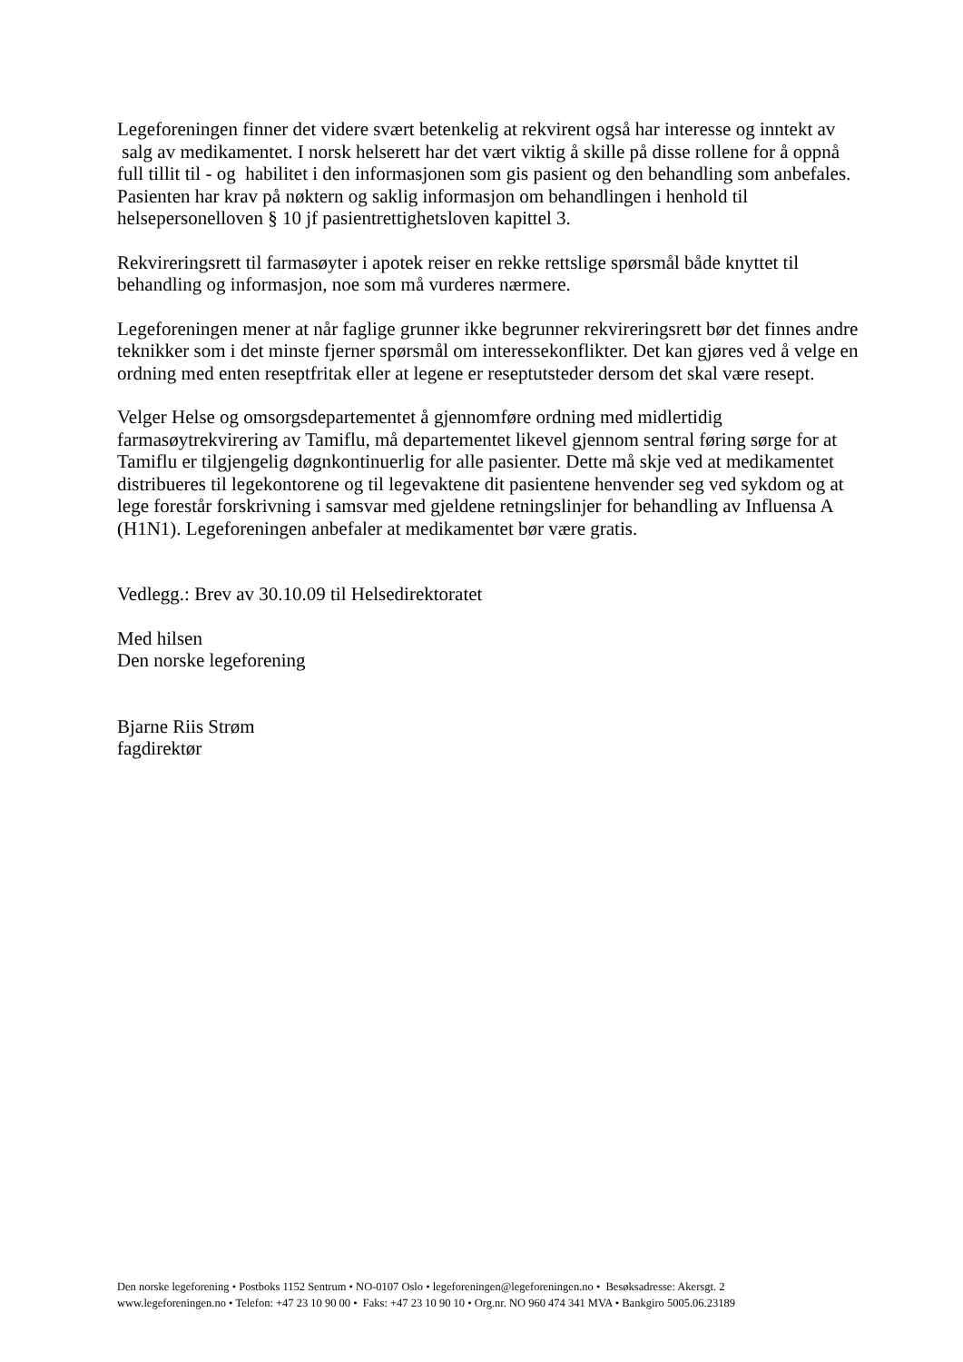Legeforeningen finner det videre svært betenkelig at rekvirent også har interesse og inntekt av
salg av medikamentet. I norsk helserett har det vært viktig å skille på disse rollene for å oppnå full tillit til - og habilitet i den informasjonen som gis pasient og den behandling som anbefales. Pasienten har krav på nøktern og saklig informasjon om behandlingen i henhold til helsepersonelloven § 10 jf pasientrettighetsloven kapittel 3.
Rekvireringsrett til farmasøyter i apotek reiser en rekke rettslige spørsmål både knyttet til behandling og informasjon, noe som må vurderes nærmere.
Legeforeningen mener at når faglige grunner ikke begrunner rekvireringsrett bør det finnes andre teknikker som i det minste fjerner spørsmål om interessekonflikter. Det kan gjøres ved å velge en ordning med enten reseptfritak eller at legene er reseptutsteder dersom det skal være resept.
Velger Helse og omsorgsdepartementet å gjennomføre ordning med midlertidig farmasøytrekvirering av Tamiflu, må departementet likevel gjennom sentral føring sørge for at Tamiflu er tilgjengelig døgnkontinuerlig for alle pasienter. Dette må skje ved at medikamentet distribueres til legekontorene og til legevaktene dit pasientene henvender seg ved sykdom og at lege forestår forskrivning i samsvar med gjeldene retningslinjer for behandling av Influensa A (H1N1). Legeforeningen anbefaler at medikamentet bør være gratis.
Vedlegg.: Brev av 30.10.09 til Helsedirektoratet
Med hilsen
Den norske legeforening
Bjarne Riis Strøm
fagdirektør
Den norske legeforening • Postboks 1152 Sentrum • NO-0107 Oslo • legeforeningen@legeforeningen.no • Besøksadresse: Akersgt. 2
www.legeforeningen.no • Telefon: +47 23 10 90 00 • Faks: +47 23 10 90 10 • Org.nr. NO 960 474 341 MVA • Bankgiro 5005.06.23189